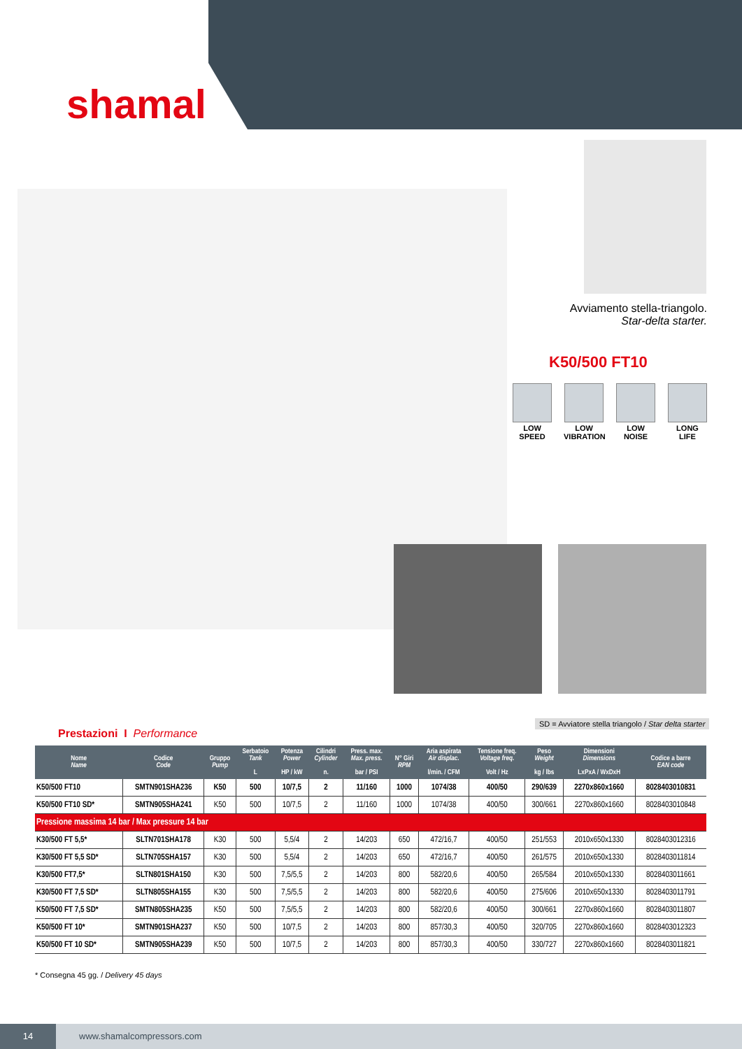shamal
Avviamento stella-triangolo.
Star-delta starter.
K50/500 FT10
LOW SPEED
LOW VIBRATION
LOW NOISE
LONG LIFE
SD = Avviatore stella triangolo / Star delta starter
Prestazioni I Performance
| Nome Name | Codice Code | Gruppo Pump | Serbatoio Tank L | Potenza Power HP / kW | Cilindri Cylinder n. | Press. max. Max. press. bar / PSI | N° Giri RPM | Aria aspirata Air displac. l/min. / CFM | Tensione freq. Voltage freq. Volt / Hz | Peso Weight kg / lbs | Dimensioni Dimensions LxPxA / WxDxH | Codice a barre EAN code |
| --- | --- | --- | --- | --- | --- | --- | --- | --- | --- | --- | --- | --- |
| K50/500 FT10 | SMTN901SHA236 | K50 | 500 | 10/7,5 | 2 | 11/160 | 1000 | 1074/38 | 400/50 | 290/639 | 2270x860x1660 | 8028403010831 |
| K50/500 FT10 SD* | SMTN905SHA241 | K50 | 500 | 10/7,5 | 2 | 11/160 | 1000 | 1074/38 | 400/50 | 300/661 | 2270x860x1660 | 8028403010848 |
| Pressione massima 14 bar / Max pressure 14 bar | | | | | | | | | | | | |
| K30/500 FT 5,5* | SLTN701SHA178 | K30 | 500 | 5,5/4 | 2 | 14/203 | 650 | 472/16,7 | 400/50 | 251/553 | 2010x650x1330 | 8028403012316 |
| K30/500 FT 5,5 SD* | SLTN705SHA157 | K30 | 500 | 5,5/4 | 2 | 14/203 | 650 | 472/16,7 | 400/50 | 261/575 | 2010x650x1330 | 8028403011814 |
| K30/500 FT7,5* | SLTN801SHA150 | K30 | 500 | 7,5/5,5 | 2 | 14/203 | 800 | 582/20,6 | 400/50 | 265/584 | 2010x650x1330 | 8028403011661 |
| K30/500 FT 7,5 SD* | SLTN805SHA155 | K30 | 500 | 7,5/5,5 | 2 | 14/203 | 800 | 582/20,6 | 400/50 | 275/606 | 2010x650x1330 | 8028403011791 |
| K50/500 FT 7,5 SD* | SMTN805SHA235 | K50 | 500 | 7,5/5,5 | 2 | 14/203 | 800 | 582/20,6 | 400/50 | 300/661 | 2270x860x1660 | 8028403011807 |
| K50/500 FT 10* | SMTN901SHA237 | K50 | 500 | 10/7,5 | 2 | 14/203 | 800 | 857/30,3 | 400/50 | 320/705 | 2270x860x1660 | 8028403012323 |
| K50/500 FT 10 SD* | SMTN905SHA239 | K50 | 500 | 10/7,5 | 2 | 14/203 | 800 | 857/30,3 | 400/50 | 330/727 | 2270x860x1660 | 8028403011821 |
* Consegna 45 gg. / Delivery 45 days
14
www.shamalcompressors.com